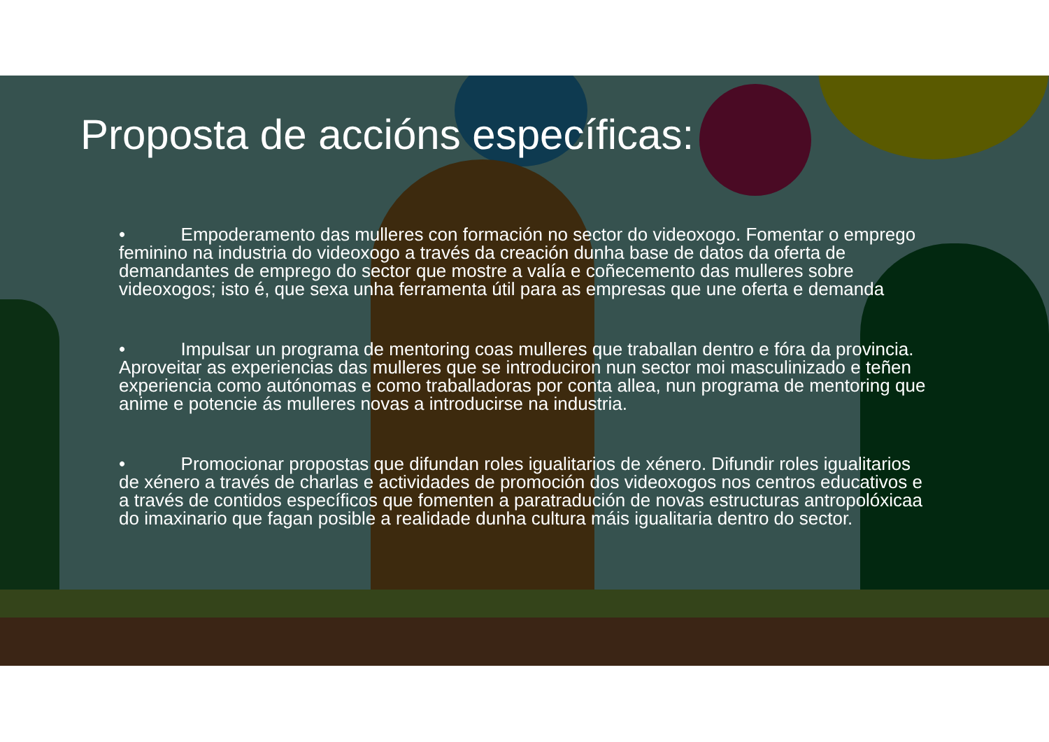Proposta de accións específicas:
• Empoderamento das mulleres con formación no sector do videoxogo. Fomentar o emprego feminino na industria do videoxogo a través da creación dunha base de datos da oferta de demandantes de emprego do sector que mostre a valía e coñecemento das mulleres sobre videoxogos; isto é, que sexa unha ferramenta útil para as empresas que une oferta e demanda
• Impulsar un programa de mentoring coas mulleres que traballan dentro e fóra da provincia. Aproveitar as experiencias das mulleres que se introduciron nun sector moi masculinizado e teñen experiencia como autónomas e como traballadoras por conta allea, nun programa de mentoring que anime e potencie ás mulleres novas a introducirse na industria.
• Promocionar propostas que difundan roles igualitarios de xénero. Difundir roles igualitarios de xénero a través de charlas e actividades de promoción dos videoxogos nos centros educativos e a través de contidos específicos que fomenten a paratradución de novas estructuras antropolóxicaa do imaxinario que fagan posible a realidade dunha cultura máis igualitaria dentro do sector.